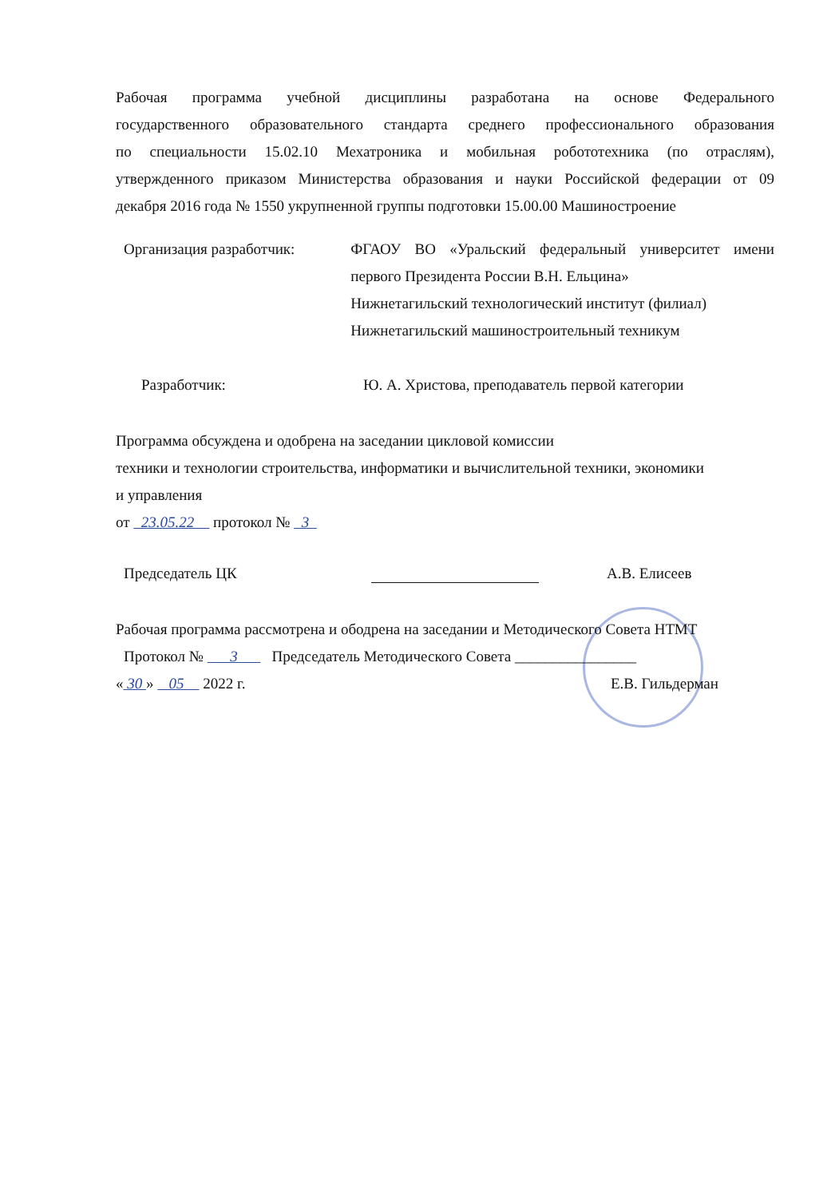Рабочая программа учебной дисциплины разработана на основе Федерального
государственного образовательного стандарта среднего профессионального образования
по специальности 15.02.10 Мехатроника и мобильная робототехника (по отраслям),
утвержденного приказом Министерства образования и науки Российской федерации от 09
декабря 2016 года № 1550 укрупненной группы подготовки 15.00.00 Машиностроение
Организация разработчик: ФГАОУ ВО «Уральский федеральный университет имени
первого Президента России В.Н. Ельцина»
Нижнетагильский технологический институт (филиал)
Нижнетагильский машиностроительный техникум
Разработчик: Ю. А. Христова, преподаватель первой категории
Программа обсуждена и одобрена на заседании цикловой комиссии
техники и технологии строительства, информатики и вычислительной техники, экономики
и управления
от 23.05.22 протокол № 3
Председатель ЦК А.В. Елисеев
Рабочая программа рассмотрена и ободрена на заседании и Методического Совета НТМТ
Протокол № 3 Председатель Методического Совета ________________
« 30 » 05 2022 г. Е.В. Гильдерман